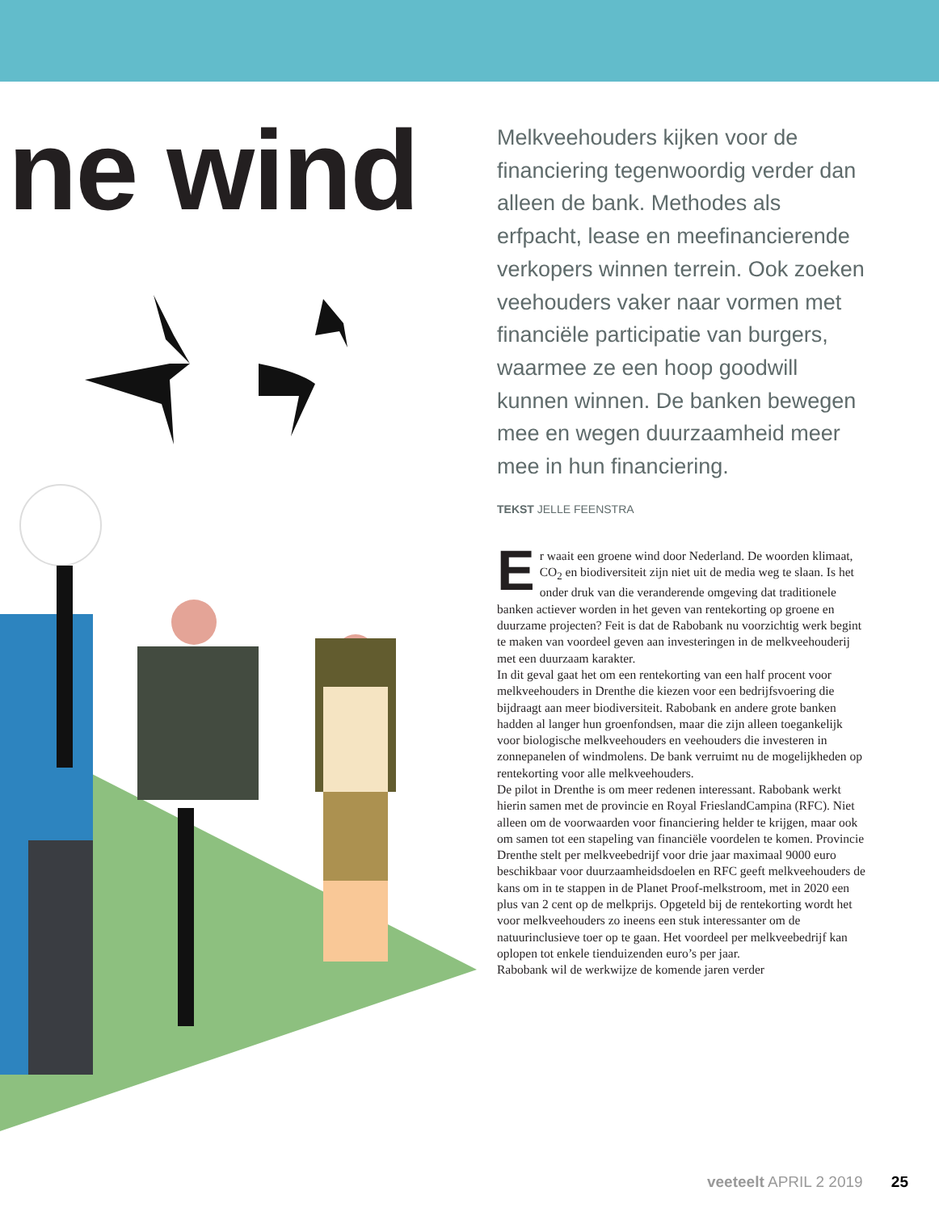ne wind
Melkveehouders kijken voor de financiering tegenwoordig verder dan alleen de bank. Methodes als erfpacht, lease en meefinancierende verkopers winnen terrein. Ook zoeken veehouders vaker naar vormen met financiële participatie van burgers, waarmee ze een hoop goodwill kunnen winnen. De banken bewegen mee en wegen duurzaamheid meer mee in hun financiering.
TEKST JELLE FEENSTRA
Er waait een groene wind door Nederland. De woorden klimaat, CO<sub>2</sub> en biodiversiteit zijn niet uit de media weg te slaan. Is het onder druk van die veranderende omgeving dat traditionele banken actiever worden in het geven van rentekorting op groene en duurzame projecten? Feit is dat de Rabobank nu voorzichtig werk begint te maken van voordeel geven aan investeringen in de melkveehouderij met een duurzaam karakter.
In dit geval gaat het om een rentekorting van een half procent voor melkveehouders in Drenthe die kiezen voor een bedrijfsvoering die bijdraagt aan meer biodiversiteit. Rabobank en andere grote banken hadden al langer hun groenfondsen, maar die zijn alleen toegankelijk voor biologische melkveehouders en veehouders die investeren in zonnepanelen of windmolens. De bank verruimt nu de mogelijkheden op rentekorting voor alle melkveehouders.
De pilot in Drenthe is om meer redenen interessant. Rabobank werkt hierin samen met de provincie en Royal FrieslandCampina (RFC). Niet alleen om de voorwaarden voor financiering helder te krijgen, maar ook om samen tot een stapeling van financiële voordelen te komen. Provincie Drenthe stelt per melkveebedrijf voor drie jaar maximaal 9000 euro beschikbaar voor duurzaamheidsdoelen en RFC geeft melkveehouders de kans om in te stappen in de Planet Proof-melkstroom, met in 2020 een plus van 2 cent op de melkprijs. Opgeteld bij de rentekorting wordt het voor melkveehouders zo ineens een stuk interessanter om de natuurinclusieve toer op te gaan. Het voordeel per melkveebedrijf kan oplopen tot enkele tienduizenden euro’s per jaar.
Rabobank wil de werkwijze de komende jaren verder
veeteelt APRIL 2 2019 25